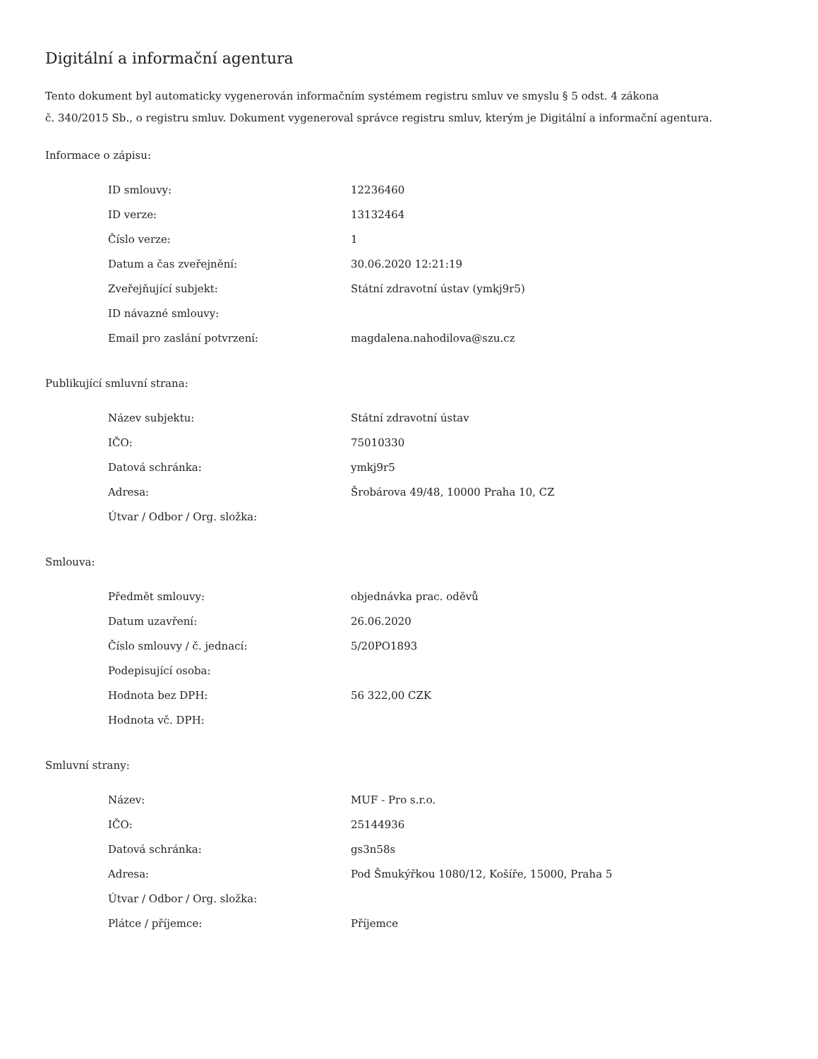Digitální a informační agentura
Tento dokument byl automaticky vygenerován informačním systémem registru smluv ve smyslu § 5 odst. 4 zákona
č. 340/2015 Sb., o registru smluv. Dokument vygeneroval správce registru smluv, kterým je Digitální a informační agentura.
Informace o zápisu:
| ID smlouvy: | 12236460 |
| ID verze: | 13132464 |
| Číslo verze: | 1 |
| Datum a čas zveřejnění: | 30.06.2020 12:21:19 |
| Zveřejňující subjekt: | Státní zdravotní ústav (ymkj9r5) |
| ID návazné smlouvy: | |
| Email pro zaslání potvrzení: | magdalena.nahodilova@szu.cz |
Publikující smluvní strana:
| Název subjektu: | Státní zdravotní ústav |
| IČO: | 75010330 |
| Datová schránka: | ymkj9r5 |
| Adresa: | Šrobárova 49/48, 10000 Praha 10, CZ |
| Útvar / Odbor / Org. složka: | |
Smlouva:
| Předmět smlouvy: | objednávka prac. oděvů |
| Datum uzavření: | 26.06.2020 |
| Číslo smlouvy / č. jednací: | 5/20PO1893 |
| Podepisující osoba: | |
| Hodnota bez DPH: | 56 322,00 CZK |
| Hodnota vč. DPH: | |
Smluvní strany:
| Název: | MUF - Pro s.r.o. |
| IČO: | 25144936 |
| Datová schránka: | gs3n58s |
| Adresa: | Pod Šmukýřkou 1080/12, Košíře, 15000, Praha 5 |
| Útvar / Odbor / Org. složka: | |
| Plátce / příjemce: | Příjemce |